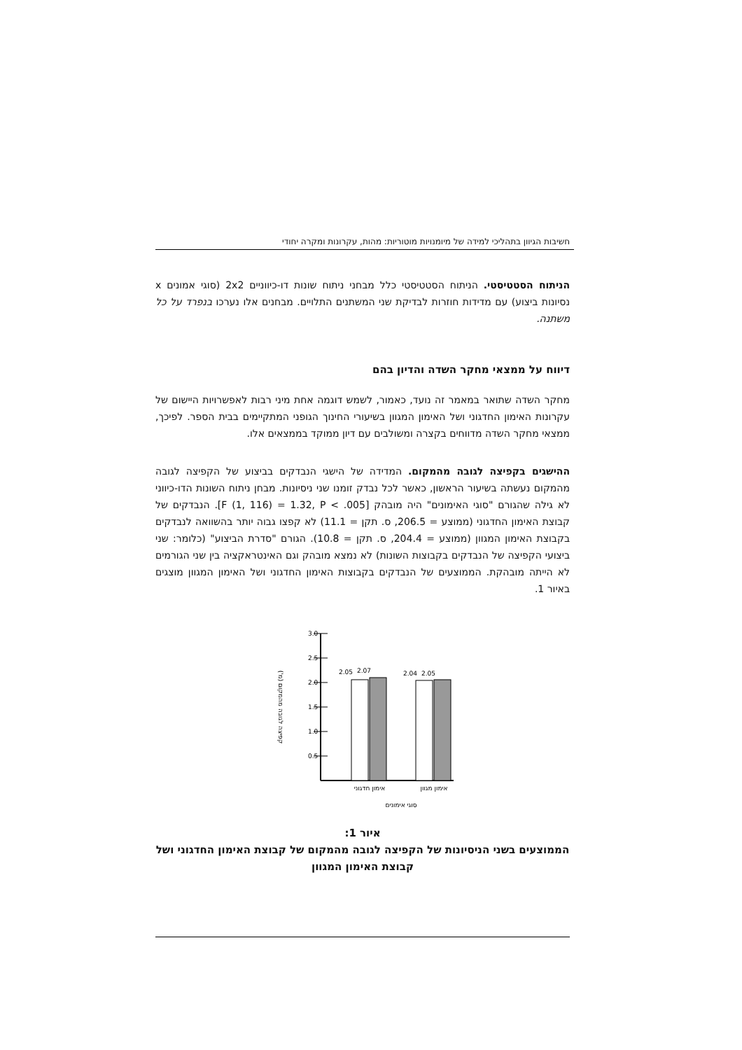חשיבות הגיוון בתהליכי למידה של מיומנויות מוטוריות: מהות, עקרונות ומקרה יחודי
הניתוח הסטטיסטי. הניתוח הסטטיסטי כלל מבחני ניתוח שונות דו-כיווניים 2x2 (סוגי אמונים x נסיונות ביצוע) עם מדידות חוזרות לבדיקת שני המשתנים התלויים. מבחנים אלו נערכו בנפרד על כל משתנה.
דיווח על ממצאי מחקר השדה והדיון בהם
מחקר השדה שתואר במאמר זה נועד, כאמור, לשמש דוגמה אחת מיני רבות לאפשרויות היישום של עקרונות האימון החדגוני ושל האימון המגוון בשיעורי החינוך הגופני המתקיימים בבית הספר. לפיכך, ממצאי מחקר השדה מדווחים בקצרה ומשולבים עם דיון ממוקד בממצאים אלו.
ההישגים בקפיצה לגובה מהמקום. המדידה של הישגי הנבדקים בביצוע של הקפיצה לגובה מהמקום נעשתה בשיעור הראשון, כאשר לכל נבדק זומנו שני ניסיונות. מבחן ניתוח השונות הדו-כיווני לא גילה שהגורם "סוגי האימונים" היה מובהק [F (1, 116) = 1.32, P < .005]. הנבדקים של קבוצת האימון החדגוני (ממוצע = 206.5, ס. תקן = 11.1) לא קפצו גבוה יותר בהשוואה לנבדקים בקבוצת האימון המגוון (ממוצע = 204.4, ס. תקן = 10.8). הגורם "סדרת הביצוע" (כלומר: שני ביצועי הקפיצה של הנבדקים בקבוצות השונות) לא נמצא מובהק וגם האינטראקציה בין שני הגורמים לא הייתה מובהקת. הממוצעים של הנבדקים בקבוצות האימון החדגוני ושל האימון המגוון מוצגים באיור 1.
3.0
2.5
2.0
1.5
1.0
0.5
2.05
2.07
2.04
2.05
אימון חדגוני
אימון מגוון
סוגי אימונים
קפיצה לגובה מהמקום (מ')
איור 1:
הממוצעים בשני הניסיונות של הקפיצה לגובה מהמקום של קבוצת האימון החדגוני ושל קבוצת האימון המגוון